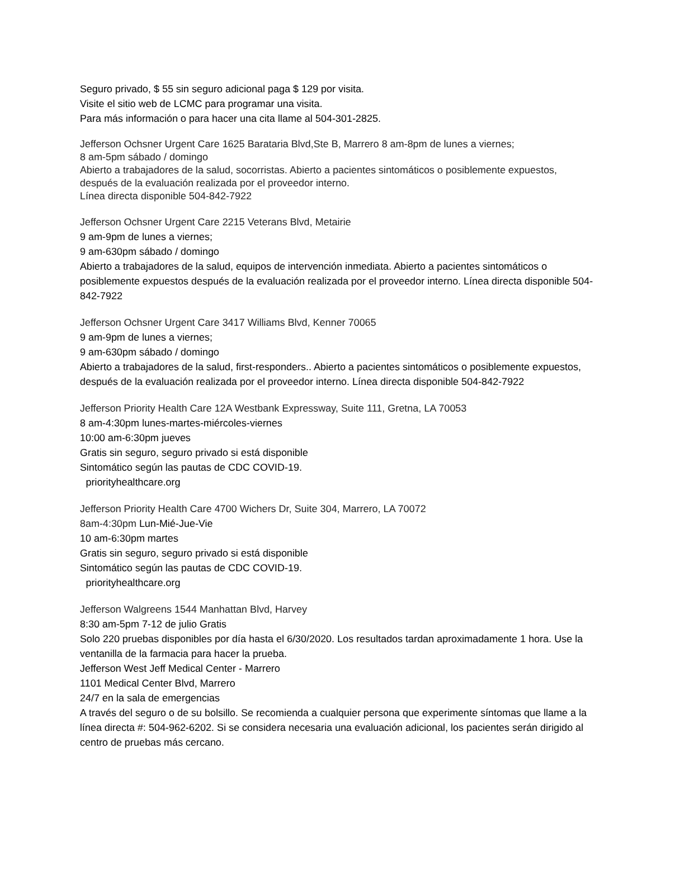Seguro privado, $ 55 sin seguro adicional paga $ 129 por visita.
Visite el sitio web de LCMC para programar una visita.
Para más información o para hacer una cita llame al 504-301-2825.
Jefferson Ochsner Urgent Care 1625 Barataria Blvd,Ste B, Marrero 8 am-8pm de lunes a viernes;
8 am-5pm sábado / domingo
Abierto a trabajadores de la salud, socorristas. Abierto a pacientes sintomáticos o posiblemente expuestos, después de la evaluación realizada por el proveedor interno.
Línea directa disponible 504-842-7922
Jefferson Ochsner Urgent Care 2215 Veterans Blvd, Metairie
9 am-9pm de lunes a viernes;
9 am-630pm sábado / domingo
Abierto a trabajadores de la salud, equipos de intervención inmediata. Abierto a pacientes sintomáticos o posiblemente expuestos después de la evaluación realizada por el proveedor interno. Línea directa disponible 504-842-7922
Jefferson Ochsner Urgent Care 3417 Williams Blvd, Kenner 70065
9 am-9pm de lunes a viernes;
9 am-630pm sábado / domingo
Abierto a trabajadores de la salud, first-responders.. Abierto a pacientes sintomáticos o posiblemente expuestos, después de la evaluación realizada por el proveedor interno. Línea directa disponible 504-842-7922
Jefferson Priority Health Care 12A Westbank Expressway, Suite 111, Gretna, LA 70053
8 am-4:30pm lunes-martes-miércoles-viernes
10:00 am-6:30pm jueves
Gratis sin seguro, seguro privado si está disponible
Sintomático según las pautas de CDC COVID-19.
priorityhealthcare.org
Jefferson Priority Health Care 4700 Wichers Dr, Suite 304, Marrero, LA 70072
8am-4:30pm Lun-Mié-Jue-Vie
10 am-6:30pm martes
Gratis sin seguro, seguro privado si está disponible
Sintomático según las pautas de CDC COVID-19.
priorityhealthcare.org
Jefferson Walgreens 1544 Manhattan Blvd, Harvey
8:30 am-5pm 7-12 de julio Gratis
Solo 220 pruebas disponibles por día hasta el 6/30/2020. Los resultados tardan aproximadamente 1 hora. Use la ventanilla de la farmacia para hacer la prueba.
Jefferson West Jeff Medical Center - Marrero
1101 Medical Center Blvd, Marrero
24/7 en la sala de emergencias
A través del seguro o de su bolsillo. Se recomienda a cualquier persona que experimente síntomas que llame a la línea directa #: 504-962-6202. Si se considera necesaria una evaluación adicional, los pacientes serán dirigido al centro de pruebas más cercano.